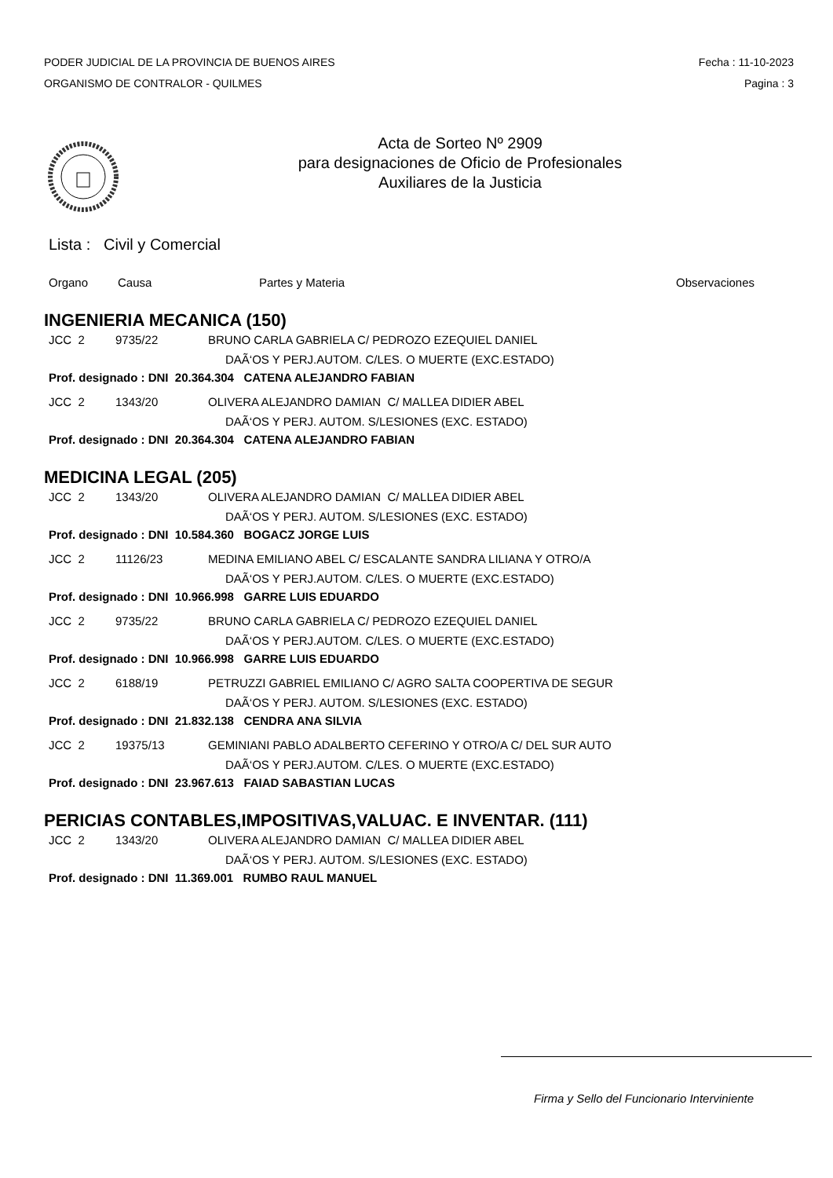PODER JUDICIAL DE LA PROVINCIA DE BUENOS AIRES
ORGANISMO DE CONTRALOR - QUILMES
Fecha : 11-10-2023
Pagina : 3
Acta de Sorteo Nº 2909
para designaciones de Oficio de Profesionales
Auxiliares de la Justicia
Lista : Civil y Comercial
Organo Causa Partes y Materia Observaciones
INGENIERIA MECANICA (150)
JCC 2 9735/22 BRUNO CARLA GABRIELA C/ PEDROZO EZEQUIEL DANIEL
DAÃ‘OS Y PERJ.AUTOM. C/LES. O MUERTE (EXC.ESTADO)
Prof. designado : DNI 20.364.304 CATENA ALEJANDRO FABIAN
JCC 2 1343/20 OLIVERA ALEJANDRO DAMIAN C/ MALLEA DIDIER ABEL
DAÃ‘OS Y PERJ. AUTOM. S/LESIONES (EXC. ESTADO)
Prof. designado : DNI 20.364.304 CATENA ALEJANDRO FABIAN
MEDICINA LEGAL (205)
JCC 2 1343/20 OLIVERA ALEJANDRO DAMIAN C/ MALLEA DIDIER ABEL
DAÃ‘OS Y PERJ. AUTOM. S/LESIONES (EXC. ESTADO)
Prof. designado : DNI 10.584.360 BOGACZ JORGE LUIS
JCC 2 11126/23 MEDINA EMILIANO ABEL C/ ESCALANTE SANDRA LILIANA Y OTRO/A
DAÃ‘OS Y PERJ.AUTOM. C/LES. O MUERTE (EXC.ESTADO)
Prof. designado : DNI 10.966.998 GARRE LUIS EDUARDO
JCC 2 9735/22 BRUNO CARLA GABRIELA C/ PEDROZO EZEQUIEL DANIEL
DAÃ‘OS Y PERJ.AUTOM. C/LES. O MUERTE (EXC.ESTADO)
Prof. designado : DNI 10.966.998 GARRE LUIS EDUARDO
JCC 2 6188/19 PETRUZZI GABRIEL EMILIANO C/ AGRO SALTA COOPERTIVA DE SEGUR
DAÃ‘OS Y PERJ. AUTOM. S/LESIONES (EXC. ESTADO)
Prof. designado : DNI 21.832.138 CENDRA ANA SILVIA
JCC 2 19375/13 GEMINIANI PABLO ADALBERTO CEFERINO Y OTRO/A C/ DEL SUR AUTO
DAÃ‘OS Y PERJ.AUTOM. C/LES. O MUERTE (EXC.ESTADO)
Prof. designado : DNI 23.967.613 FAIAD SABASTIAN LUCAS
PERICIAS CONTABLES,IMPOSITIVAS,VALUAC. E INVENTAR. (111)
JCC 2 1343/20 OLIVERA ALEJANDRO DAMIAN C/ MALLEA DIDIER ABEL
DAÃ‘OS Y PERJ. AUTOM. S/LESIONES (EXC. ESTADO)
Prof. designado : DNI 11.369.001 RUMBO RAUL MANUEL
Firma y Sello del Funcionario Interviniente